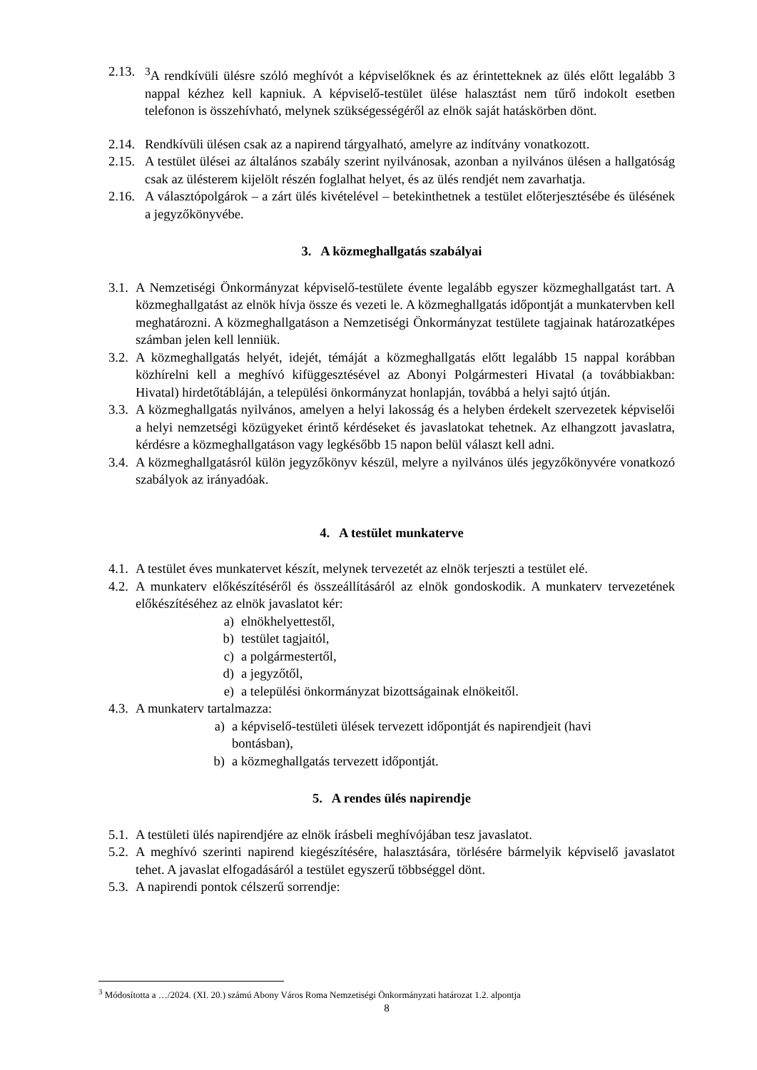2.13. <sup>3</sup>A rendkívüli ülésre szóló meghívót a képviselőknek és az érintetteknek az ülés előtt legalább 3 nappal kézhez kell kapniuk. A képviselő-testület ülése halasztást nem tűrő indokolt esetben telefonon is összehívható, melynek szükségességéről az elnök saját hatáskörben dönt.
2.14. Rendkívüli ülésen csak az a napirend tárgyalható, amelyre az indítvány vonatkozott.
2.15. A testület ülései az általános szabály szerint nyilvánosak, azonban a nyilvános ülésen a hallgatóság csak az ülésterem kijelölt részén foglalhat helyet, és az ülés rendjét nem zavarhatja.
2.16. A választópolgárok – a zárt ülés kivételével – betekinthetnek a testület előterjesztésébe és ülésének a jegyzőkönyvébe.
3. A közmeghallgatás szabályai
3.1. A Nemzetiségi Önkormányzat képviselő-testülete évente legalább egyszer közmeghallgatást tart. A közmeghallgatást az elnök hívja össze és vezeti le. A közmeghallgatás időpontját a munkatervben kell meghatározni. A közmeghallgatáson a Nemzetiségi Önkormányzat testülete tagjainak határozatképes számban jelen kell lenniük.
3.2. A közmeghallgatás helyét, idejét, témáját a közmeghallgatás előtt legalább 15 nappal korábban közhírelni kell a meghívó kifüggesztésével az Abonyi Polgármesteri Hivatal (a továbbiakban: Hivatal) hirdetőtábláján, a települési önkormányzat honlapján, továbbá a helyi sajtó útján.
3.3. A közmeghallgatás nyilvános, amelyen a helyi lakosság és a helyben érdekelt szervezetek képviselői a helyi nemzetségi közügyeket érintő kérdéseket és javaslatokat tehetnek. Az elhangzott javaslatra, kérdésre a közmeghallgatáson vagy legkésőbb 15 napon belül választ kell adni.
3.4. A közmeghallgatásról külön jegyzőkönyv készül, melyre a nyilvános ülés jegyzőkönyvére vonatkozó szabályok az irányadóak.
4. A testület munkaterve
4.1. A testület éves munkatervet készít, melynek tervezetét az elnök terjeszti a testület elé.
4.2. A munkaterv előkészítéséről és összeállításáról az elnök gondoskodik. A munkaterv tervezetének előkészítéséhez az elnök javaslatot kér:
a) elnökhelyettestől,
b) testület tagjaitól,
c) a polgármestertől,
d) a jegyzőtől,
e) a települési önkormányzat bizottságainak elnökeitől.
4.3. A munkaterv tartalmazza:
a) a képviselő-testületi ülések tervezett időpontját és napirendjeit (havi bontásban),
b) a közmeghallgatás tervezett időpontját.
5. A rendes ülés napirendje
5.1. A testületi ülés napirendjére az elnök írásbeli meghívójában tesz javaslatot.
5.2. A meghívó szerinti napirend kiegészítésére, halasztására, törlésére bármelyik képviselő javaslatot tehet. A javaslat elfogadásáról a testület egyszerű többséggel dönt.
5.3. A napirendi pontok célszerű sorrendje:
<sup>3</sup> Módosította a …/2024. (XI. 20.) számú Abony Város Roma Nemzetiségi Önkormányzati határozat 1.2. alpontja
8